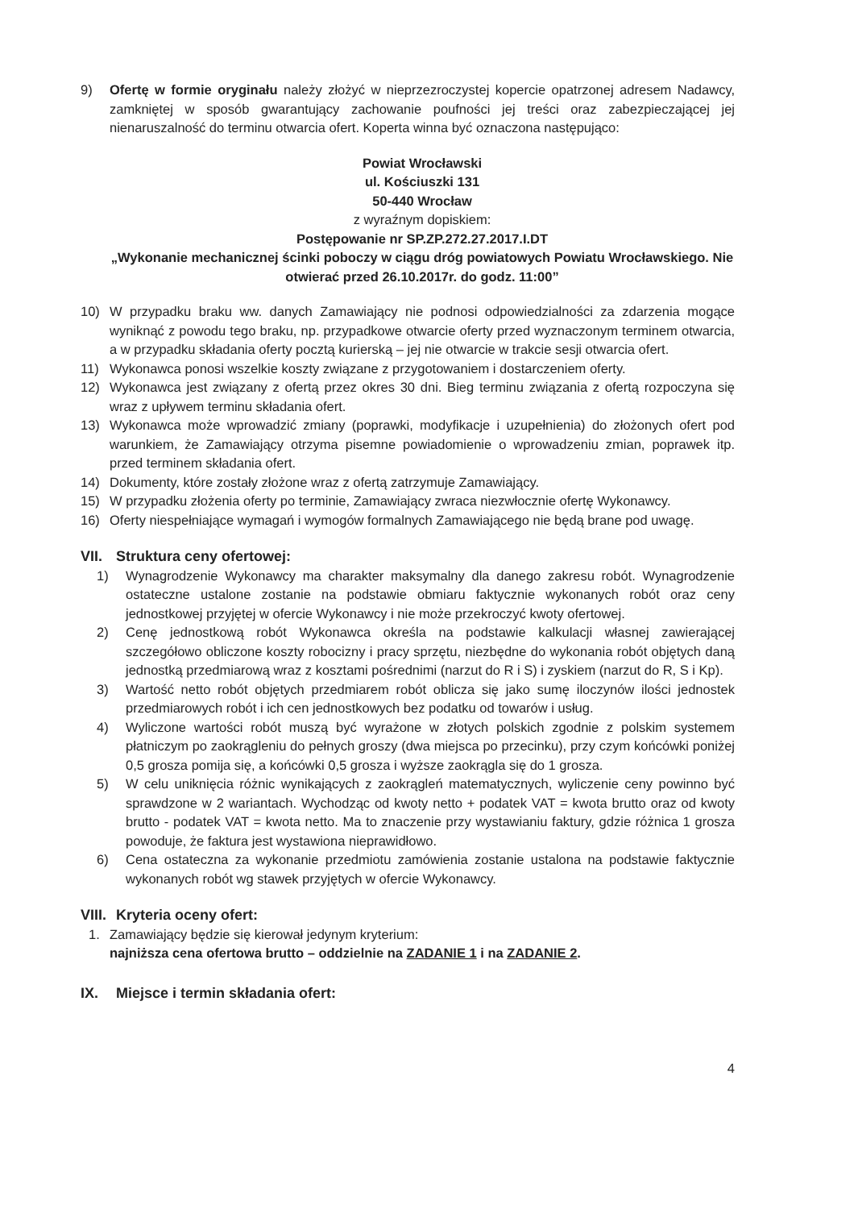9) Ofertę w formie oryginału należy złożyć w nieprzezroczystej kopercie opatrzonej adresem Nadawcy, zamkniętej w sposób gwarantujący zachowanie poufności jej treści oraz zabezpieczającej jej nienaruszalność do terminu otwarcia ofert. Koperta winna być oznaczona następująco:
Powiat Wrocławski
ul. Kościuszki 131
50-440 Wrocław
z wyraźnym dopiskiem:
Postępowanie nr SP.ZP.272.27.2017.I.DT
„Wykonanie mechanicznej ścinki poboczy w ciągu dróg powiatowych Powiatu Wrocławskiego. Nie otwierać przed 26.10.2017r. do godz. 11:00”
10) W przypadku braku ww. danych Zamawiający nie podnosi odpowiedzialności za zdarzenia mogące wyniknąć z powodu tego braku, np. przypadkowe otwarcie oferty przed wyznaczonym terminem otwarcia, a w przypadku składania oferty pocztą kurierską – jej nie otwarcie w trakcie sesji otwarcia ofert.
11) Wykonawca ponosi wszelkie koszty związane z przygotowaniem i dostarczeniem oferty.
12) Wykonawca jest związany z ofertą przez okres 30 dni. Bieg terminu związania z ofertą rozpoczyna się wraz z upływem terminu składania ofert.
13) Wykonawca może wprowadzić zmiany (poprawki, modyfikacje i uzupełnienia) do złożonych ofert pod warunkiem, że Zamawiający otrzyma pisemne powiadomienie o wprowadzeniu zmian, poprawek itp. przed terminem składania ofert.
14) Dokumenty, które zostały złożone wraz z ofertą zatrzymuje Zamawiający.
15) W przypadku złożenia oferty po terminie, Zamawiający zwraca niezwłocznie ofertę Wykonawcy.
16) Oferty niespełniające wymagań i wymogów formalnych Zamawiającego nie będą brane pod uwagę.
VII. Struktura ceny ofertowej:
1) Wynagrodzenie Wykonawcy ma charakter maksymalny dla danego zakresu robót. Wynagrodzenie ostateczne ustalone zostanie na podstawie obmiaru faktycznie wykonanych robót oraz ceny jednostkowej przyjętej w ofercie Wykonawcy i nie może przekroczyć kwoty ofertowej.
2) Cenę jednostkową robót Wykonawca określa na podstawie kalkulacji własnej zawierającej szczegółowo obliczone koszty robocizny i pracy sprzętu, niezbędne do wykonania robót objętych daną jednostką przedmiarową wraz z kosztami pośrednimi (narzut do R i S) i zyskiem (narzut do R, S i Kp).
3) Wartość netto robót objętych przedmiarem robót oblicza się jako sumę iloczynów ilości jednostek przedmiarowych robót i ich cen jednostkowych bez podatku od towarów i usług.
4) Wyliczone wartości robót muszą być wyrażone w złotych polskich zgodnie z polskim systemem płatniczym po zaokrągleniu do pełnych groszy (dwa miejsca po przecinku), przy czym końcówki poniżej 0,5 grosza pomija się, a końcówki 0,5 grosza i wyższe zaokrągla się do 1 grosza.
5) W celu uniknięcia różnic wynikających z zaokrągleń matematycznych, wyliczenie ceny powinno być sprawdzone w 2 wariantach. Wychodząc od kwoty netto + podatek VAT = kwota brutto oraz od kwoty brutto - podatek VAT = kwota netto. Ma to znaczenie przy wystawianiu faktury, gdzie różnica 1 grosza powoduje, że faktura jest wystawiona nieprawidłowo.
6) Cena ostateczna za wykonanie przedmiotu zamówienia zostanie ustalona na podstawie faktycznie wykonanych robót wg stawek przyjętych w ofercie Wykonawcy.
VIII. Kryteria oceny ofert:
1. Zamawiający będzie się kierował jedynym kryterium:
najniższa cena ofertowa brutto – oddzielnie na ZADANIE 1 i na ZADANIE 2.
IX. Miejsce i termin składania ofert:
4